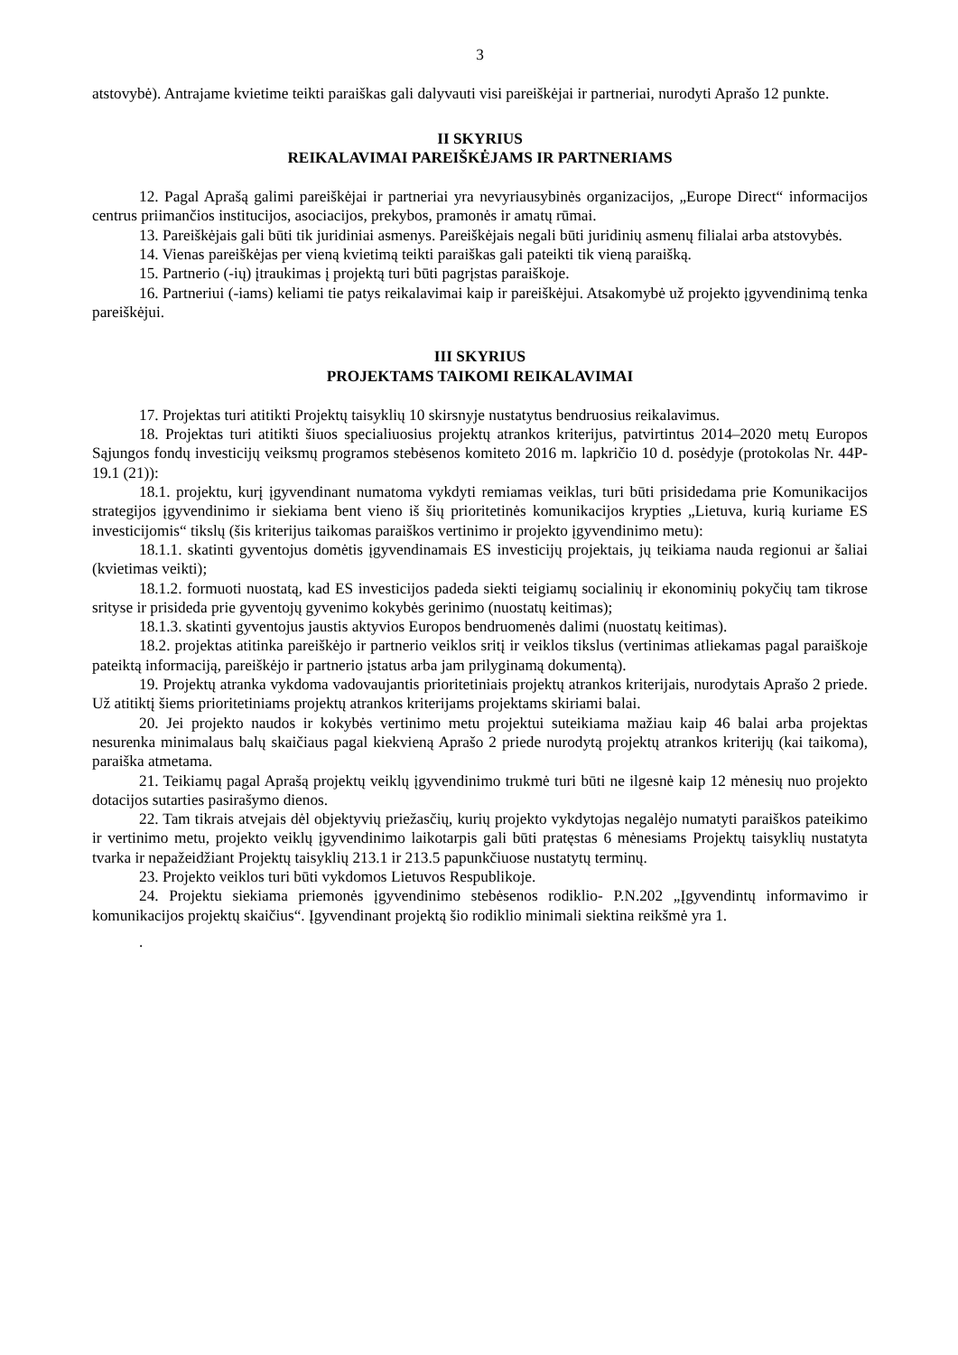3
atstovybė). Antrajame kvietime teikti paraiškas gali dalyvauti visi pareiškėjai ir partneriai, nurodyti Aprašo 12 punkte.
II SKYRIUS
REIKALAVIMAI PAREIŠKĖJAMS IR PARTNERIAMS
12. Pagal Aprašą galimi pareiškėjai ir partneriai yra nevyriausybinės organizacijos, „Europe Direct“ informacijos centrus priimančios institucijos, asociacijos, prekybos, pramonės ir amatų rūmai.
13. Pareiškėjais gali būti tik juridiniai asmenys. Pareiškėjais negali būti juridinių asmenų filialai arba atstovybės.
14. Vienas pareiškėjas per vieną kvietimą teikti paraiškas gali pateikti tik vieną paraišką.
15. Partnerio (-ių) įtraukimas į projektą turi būti pagrįstas paraiškoje.
16. Partneriui (-iams) keliami tie patys reikalavimai kaip ir pareiškėjui. Atsakomybė už projekto įgyvendinimą tenka pareiškėjui.
III SKYRIUS
PROJEKTAMS TAIKOMI REIKALAVIMAI
17. Projektas turi atitikti Projektų taisyklių 10 skirsnyje nustatytus bendruosius reikalavimus.
18. Projektas turi atitikti šiuos specialiuosius projektų atrankos kriterijus, patvirtintus 2014–2020 metų Europos Sąjungos fondų investicijų veiksmų programos stebėsenos komiteto 2016 m. lapkričio 10 d. posėdyje (protokolas Nr. 44P-19.1 (21)):
18.1. projektu, kurį įgyvendinant numatoma vykdyti remiamas veiklas, turi būti prisidedama prie Komunikacijos strategijos įgyvendinimo ir siekiama bent vieno iš šių prioritetinės komunikacijos krypties „Lietuva, kurią kuriame ES investicijomis“ tikslų (šis kriterijus taikomas paraiškos vertinimo ir projekto įgyvendinimo metu):
18.1.1. skatinti gyventojus domėtis įgyvendinamais ES investicijų projektais, jų teikiama nauda regionui ar šaliai (kvietimas veikti);
18.1.2. formuoti nuostatą, kad ES investicijos padeda siekti teigiamų socialinių ir ekonominių pokyčių tam tikrose srityse ir prisideda prie gyventojų gyvenimo kokybės gerinimo (nuostatų keitimas);
18.1.3. skatinti gyventojus jaustis aktyvios Europos bendruomenės dalimi (nuostatų keitimas).
18.2. projektas atitinka pareiškėjo ir partnerio veiklos sritį ir veiklos tikslus (vertinimas atliekamas pagal paraiškoje pateiktą informaciją, pareiškėjo ir partnerio įstatus arba jam prilyginamą dokumentą).
19. Projektų atranka vykdoma vadovaujantis prioritetiniais projektų atrankos kriterijais, nurodytais Aprašo 2 priede. Už atitiktį šiems prioritetiniams projektų atrankos kriterijams projektams skiriami balai.
20. Jei projekto naudos ir kokybės vertinimo metu projektui suteikiama mažiau kaip 46 balai arba projektas nesurenka minimalaus balų skaičiaus pagal kiekvieną Aprašo 2 priede nurodytą projektų atrankos kriterijų (kai taikoma), paraiška atmetama.
21. Teikiamų pagal Aprašą projektų veiklų įgyvendinimo trukmė turi būti ne ilgesnė kaip 12 mėnesių nuo projekto dotacijos sutarties pasirašymo dienos.
22. Tam tikrais atvejais dėl objektyvių priežasčių, kurių projekto vykdytojas negalėjo numatyti paraiškos pateikimo ir vertinimo metu, projekto veiklų įgyvendinimo laikotarpis gali būti pratęstas 6 mėnesiams Projektų taisyklių nustatyta tvarka ir nepažeidžiant Projektų taisyklių 213.1 ir 213.5 papunkčiuose nustatytų terminų.
23. Projekto veiklos turi būti vykdomos Lietuvos Respublikoje.
24. Projektu siekiama priemonės įgyvendinimo stebėsenos rodiklio- P.N.202 „Įgyvendintų informavimo ir komunikacijos projektų skaičius“. Įgyvendinant projektą šio rodiklio minimali siektina reikšmė yra 1.
.